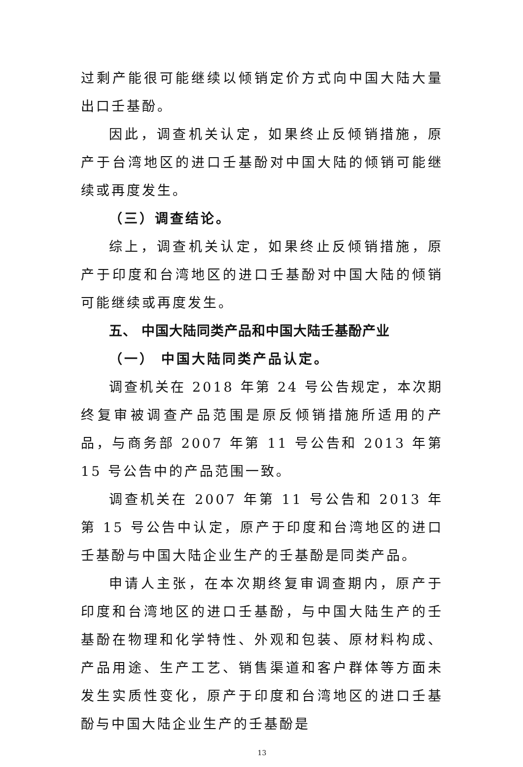过剩产能很可能继续以倾销定价方式向中国大陆大量出口壬基酚。
因此，调查机关认定，如果终止反倾销措施，原产于台湾地区的进口壬基酚对中国大陆的倾销可能继续或再度发生。
（三）调查结论。
综上，调查机关认定，如果终止反倾销措施，原产于印度和台湾地区的进口壬基酚对中国大陆的倾销可能继续或再度发生。
五、 中国大陆同类产品和中国大陆壬基酚产业
（一） 中国大陆同类产品认定。
调查机关在 2018 年第 24 号公告规定，本次期终复审被调查产品范围是原反倾销措施所适用的产品，与商务部 2007 年第 11 号公告和 2013 年第 15 号公告中的产品范围一致。
调查机关在 2007 年第 11 号公告和 2013 年第 15 号公告中认定，原产于印度和台湾地区的进口壬基酚与中国大陆企业生产的壬基酚是同类产品。
申请人主张，在本次期终复审调查期内，原产于印度和台湾地区的进口壬基酚，与中国大陆生产的壬基酚在物理和化学特性、外观和包装、原材料构成、产品用途、生产工艺、销售渠道和客户群体等方面未发生实质性变化，原产于印度和台湾地区的进口壬基酚与中国大陆企业生产的壬基酚是
13